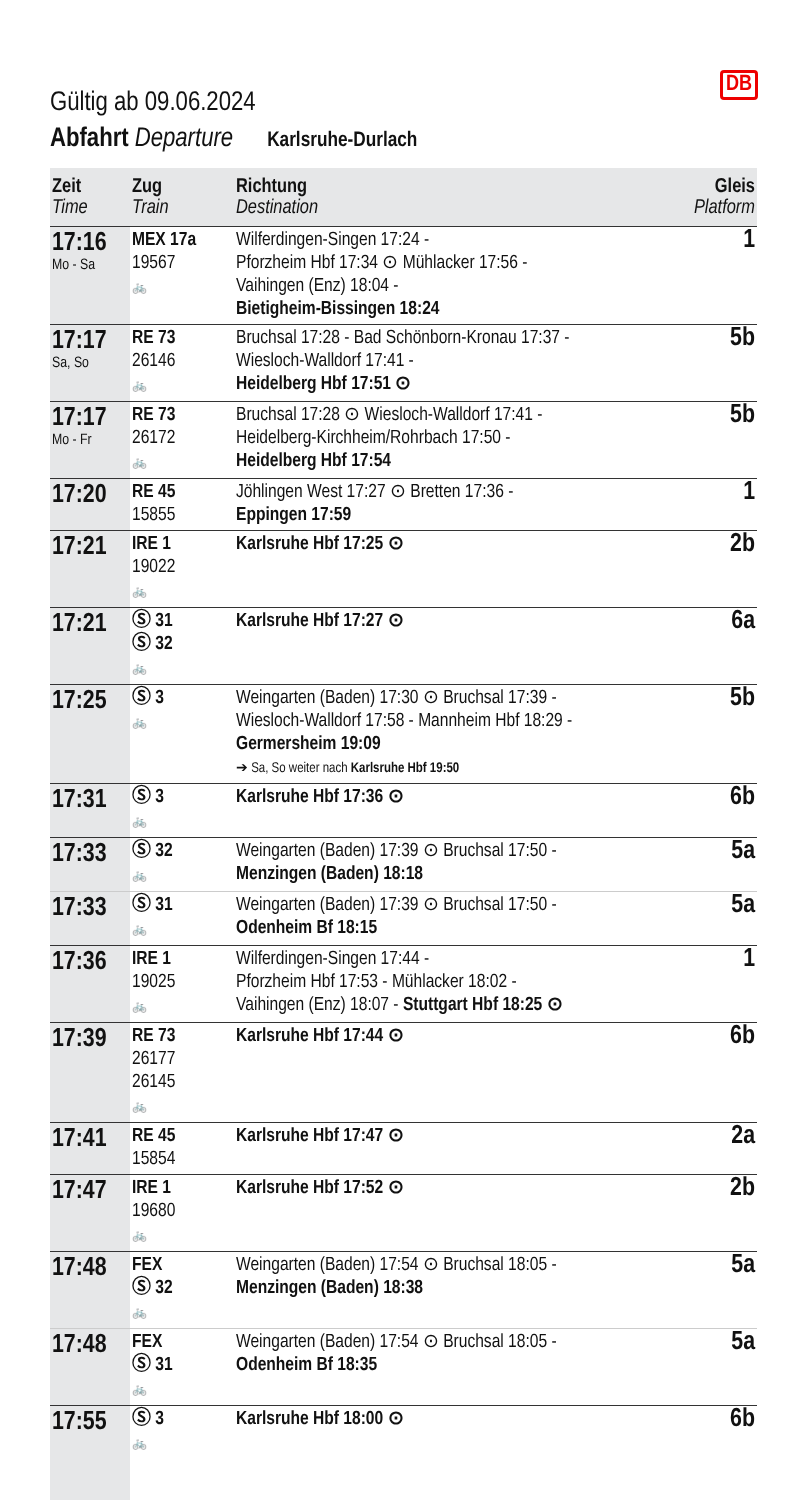Gültig ab 09.06.2024
DB
Abfahrt Departure Karlsruhe-Durlach
| Zeit Time | Zug Train | Richtung Destination | Gleis Platform |
| --- | --- | --- | --- |
| 17:16 Mo - Sa | MEX 17a 19567 🚲 | Wilferdingen-Singen 17:24 - Pforzheim Hbf 17:34 ⊙ Mühlacker 17:56 - Vaihingen (Enz) 18:04 - Bietigheim-Bissingen 18:24 | 1 |
| 17:17 Sa, So | RE 73 26146 🚲 | Bruchsal 17:28 - Bad Schönborn-Kronau 17:37 - Wiesloch-Walldorf 17:41 - Heidelberg Hbf 17:51 ⊙ | 5b |
| 17:17 Mo - Fr | RE 73 26172 🚲 | Bruchsal 17:28 ⊙ Wiesloch-Walldorf 17:41 - Heidelberg-Kirchheim/Rohrbach 17:50 - Heidelberg Hbf 17:54 | 5b |
| 17:20 | RE 45 15855 | Jöhlingen West 17:27 ⊙ Bretten 17:36 - Eppingen 17:59 | 1 |
| 17:21 | IRE 1 19022 🚲 | Karlsruhe Hbf 17:25 ⊙ | 2b |
| 17:21 | Ⓢ 31 Ⓢ 32 🚲 | Karlsruhe Hbf 17:27 ⊙ | 6a |
| 17:25 | Ⓢ 3 🚲 | Weingarten (Baden) 17:30 ⊙ Bruchsal 17:39 - Wiesloch-Walldorf 17:58 - Mannheim Hbf 18:29 - Germersheim 19:09 ➔ Sa, So weiter nach Karlsruhe Hbf 19:50 | 5b |
| 17:31 | Ⓢ 3 🚲 | Karlsruhe Hbf 17:36 ⊙ | 6b |
| 17:33 | Ⓢ 32 🚲 | Weingarten (Baden) 17:39 ⊙ Bruchsal 17:50 - Menzingen (Baden) 18:18 | 5a |
| 17:33 | Ⓢ 31 🚲 | Weingarten (Baden) 17:39 ⊙ Bruchsal 17:50 - Odenheim Bf 18:15 | 5a |
| 17:36 | IRE 1 19025 🚲 | Wilferdingen-Singen 17:44 - Pforzheim Hbf 17:53 - Mühlacker 18:02 - Vaihingen (Enz) 18:07 - Stuttgart Hbf 18:25 ⊙ | 1 |
| 17:39 | RE 73 26177 26145 🚲 | Karlsruhe Hbf 17:44 ⊙ | 6b |
| 17:41 | RE 45 15854 | Karlsruhe Hbf 17:47 ⊙ | 2a |
| 17:47 | IRE 1 19680 🚲 | Karlsruhe Hbf 17:52 ⊙ | 2b |
| 17:48 | FEX Ⓢ 32 🚲 | Weingarten (Baden) 17:54 ⊙ Bruchsal 18:05 - Menzingen (Baden) 18:38 | 5a |
| 17:48 | FEX Ⓢ 31 🚲 | Weingarten (Baden) 17:54 ⊙ Bruchsal 18:05 - Odenheim Bf 18:35 | 5a |
| 17:55 | Ⓢ 3 🚲 | Karlsruhe Hbf 18:00 ⊙ | 6b |